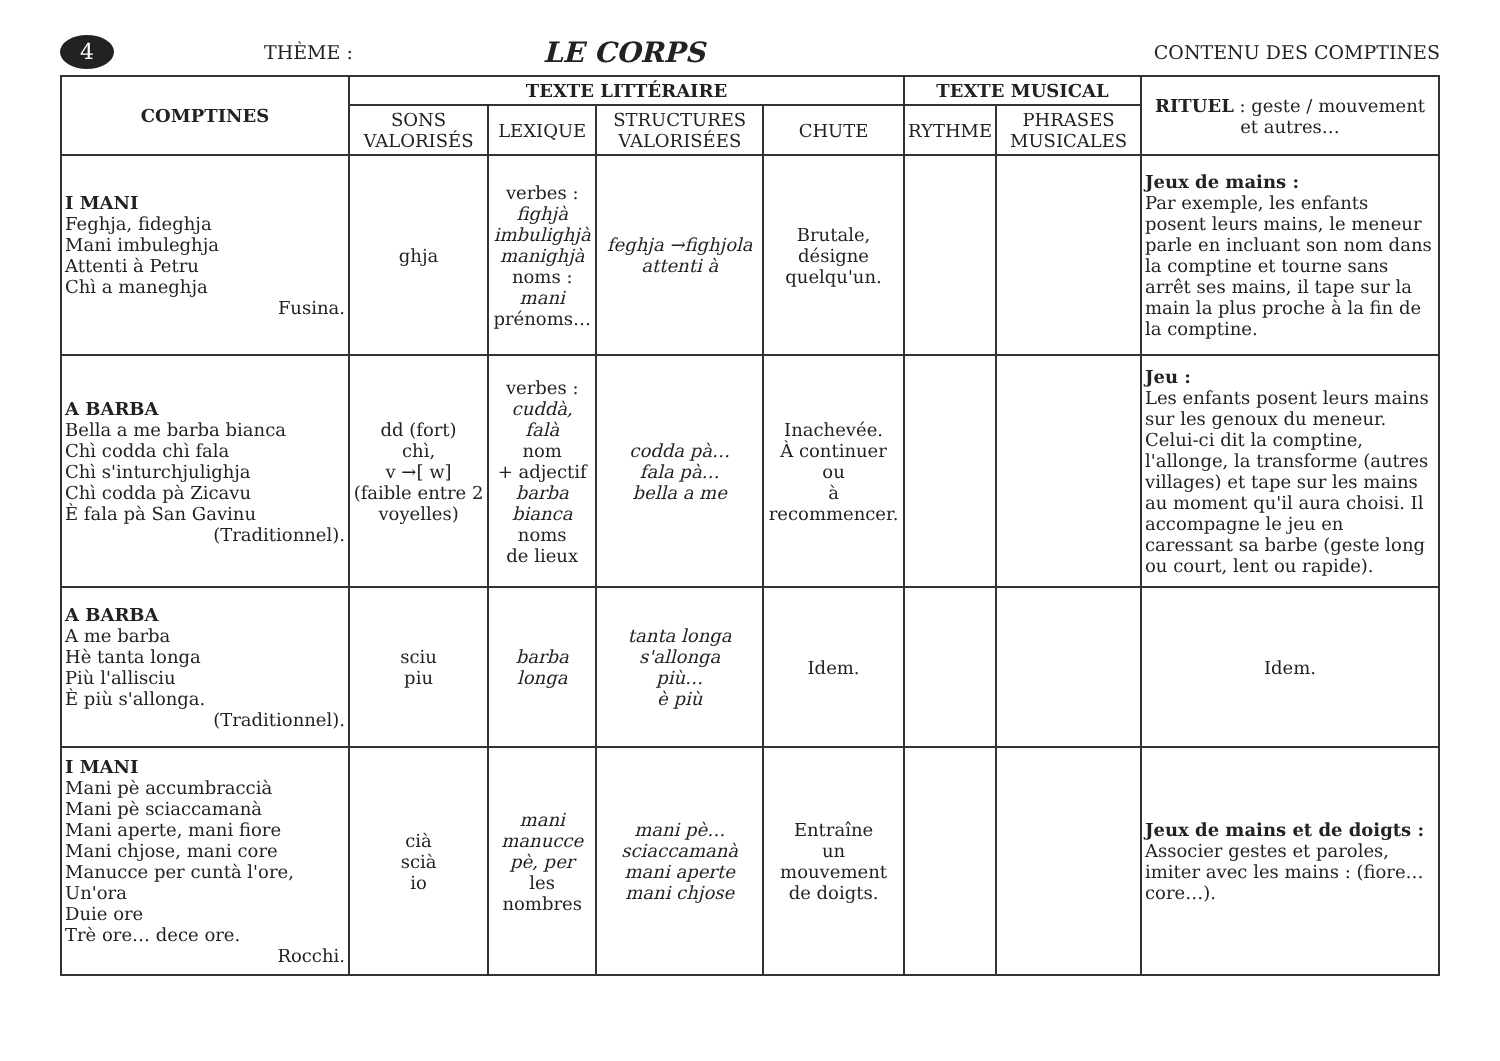4
THÈME :
LE CORPS
CONTENU DES COMPTINES
| COMPTINES | TEXTE LITTÉRAIRE | | | | TEXTE MUSICAL | | RITUEL : geste / mouvement et autres… |
| --- | --- | --- | --- | --- | --- | --- | --- |
| | SONS VALORISÉS | LEXIQUE | STRUCTURES VALORISÉES | CHUTE | RYTHME | PHRASES MUSICALES | |
| I MANI Feghja, fideghja Mani imbuleghja Attenti à Petru Chì a maneghja Fusina. | ghja | verbes : fighjà imbulighjà manighjà noms : mani prénoms… | feghja →fighjola attenti à | Brutale, désigne quelqu'un. | | | Jeux de mains : Par exemple, les enfants posent leurs mains, le meneur parle en incluant son nom dans la comptine et tourne sans arrêt ses mains, il tape sur la main la plus proche à la fin de la comptine. |
| A BARBA Bella a me barba bianca Chì codda chì fala Chì s'inturchjulighja Chì codda pà Zicavu È fala pà San Gavinu (Traditionnel). | dd (fort) chì, v →[ w] (faible entre 2 voyelles) | verbes : cuddà, falà nom + adjectif barba bianca noms de lieux | codda pà… fala pà… bella a me | Inachevée. À continuer ou à recommencer. | | | Jeu : Les enfants posent leurs mains sur les genoux du meneur. Celui-ci dit la comptine, l'allonge, la transforme (autres villages) et tape sur les mains au moment qu'il aura choisi. Il accompagne le jeu en caressant sa barbe (geste long ou court, lent ou rapide). |
| A BARBA A me barba Hè tanta longa Più l'allisciu È più s'allonga. (Traditionnel). | sciu piu | barba longa | tanta longa s'allonga più… è più | Idem. | | | Idem. |
| I MANI Mani pè accumbraccià Mani pè sciaccamanà Mani aperte, mani fiore Mani chjose, mani core Manucce per cuntà l'ore, Un'ora Duie ore Trè ore… dece ore. Rocchi. | cià scià io | mani manucce pè, per les nombres | mani pè… sciaccamanà mani aperte mani chjose | Entraîne un mouvement de doigts. | | | Jeux de mains et de doigts : Associer gestes et paroles, imiter avec les mains : (fiore… core…). |